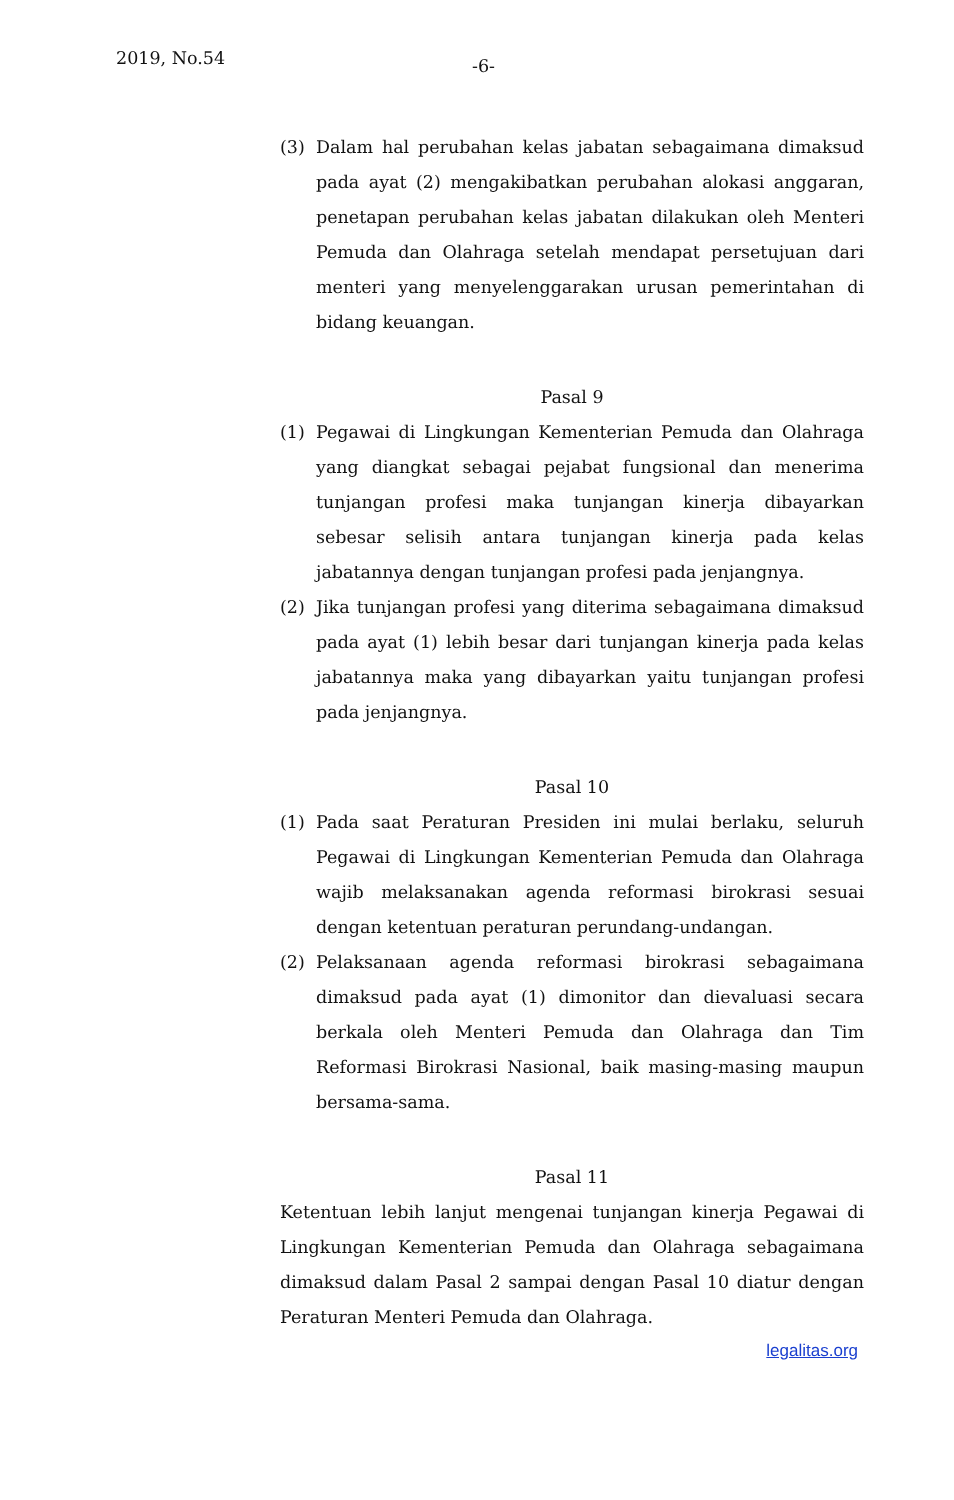2019, No.54 -6-
(3) Dalam hal perubahan kelas jabatan sebagaimana dimaksud pada ayat (2) mengakibatkan perubahan alokasi anggaran, penetapan perubahan kelas jabatan dilakukan oleh Menteri Pemuda dan Olahraga setelah mendapat persetujuan dari menteri yang menyelenggarakan urusan pemerintahan di bidang keuangan.
Pasal 9
(1) Pegawai di Lingkungan Kementerian Pemuda dan Olahraga yang diangkat sebagai pejabat fungsional dan menerima tunjangan profesi maka tunjangan kinerja dibayarkan sebesar selisih antara tunjangan kinerja pada kelas jabatannya dengan tunjangan profesi pada jenjangnya.
(2) Jika tunjangan profesi yang diterima sebagaimana dimaksud pada ayat (1) lebih besar dari tunjangan kinerja pada kelas jabatannya maka yang dibayarkan yaitu tunjangan profesi pada jenjangnya.
Pasal 10
(1) Pada saat Peraturan Presiden ini mulai berlaku, seluruh Pegawai di Lingkungan Kementerian Pemuda dan Olahraga wajib melaksanakan agenda reformasi birokrasi sesuai dengan ketentuan peraturan perundang-undangan.
(2) Pelaksanaan agenda reformasi birokrasi sebagaimana dimaksud pada ayat (1) dimonitor dan dievaluasi secara berkala oleh Menteri Pemuda dan Olahraga dan Tim Reformasi Birokrasi Nasional, baik masing-masing maupun bersama-sama.
Pasal 11
Ketentuan lebih lanjut mengenai tunjangan kinerja Pegawai di Lingkungan Kementerian Pemuda dan Olahraga sebagaimana dimaksud dalam Pasal 2 sampai dengan Pasal 10 diatur dengan Peraturan Menteri Pemuda dan Olahraga.
legalitas.org